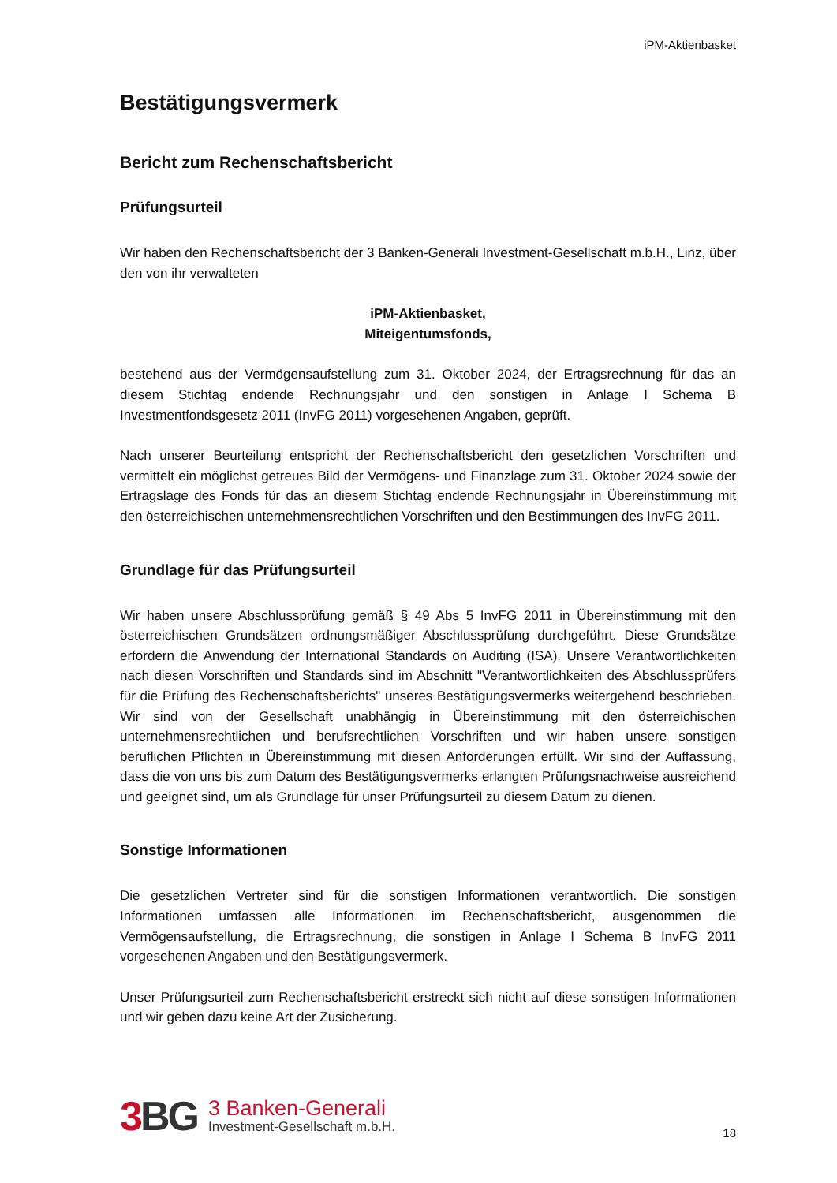iPM-Aktienbasket
Bestätigungsvermerk
Bericht zum Rechenschaftsbericht
Prüfungsurteil
Wir haben den Rechenschaftsbericht der 3 Banken-Generali Investment-Gesellschaft m.b.H., Linz, über den von ihr verwalteten
iPM-Aktienbasket,
Miteigentumsfonds,
bestehend aus der Vermögensaufstellung zum 31. Oktober 2024, der Ertragsrechnung für das an diesem Stichtag endende Rechnungsjahr und den sonstigen in Anlage I Schema B Investmentfondsgesetz 2011 (InvFG 2011) vorgesehenen Angaben, geprüft.
Nach unserer Beurteilung entspricht der Rechenschaftsbericht den gesetzlichen Vorschriften und vermittelt ein möglichst getreues Bild der Vermögens- und Finanzlage zum 31. Oktober 2024 sowie der Ertragslage des Fonds für das an diesem Stichtag endende Rechnungsjahr in Übereinstimmung mit den österreichischen unternehmensrechtlichen Vorschriften und den Bestimmungen des InvFG 2011.
Grundlage für das Prüfungsurteil
Wir haben unsere Abschlussprüfung gemäß § 49 Abs 5 InvFG 2011 in Übereinstimmung mit den österreichischen Grundsätzen ordnungsmäßiger Abschlussprüfung durchgeführt. Diese Grundsätze erfordern die Anwendung der International Standards on Auditing (ISA). Unsere Verantwortlichkeiten nach diesen Vorschriften und Standards sind im Abschnitt "Verantwortlichkeiten des Abschlussprüfers für die Prüfung des Rechenschaftsberichts" unseres Bestätigungsvermerks weitergehend beschrieben. Wir sind von der Gesellschaft unabhängig in Übereinstimmung mit den österreichischen unternehmensrechtlichen und berufsrechtlichen Vorschriften und wir haben unsere sonstigen beruflichen Pflichten in Übereinstimmung mit diesen Anforderungen erfüllt. Wir sind der Auffassung, dass die von uns bis zum Datum des Bestätigungsvermerks erlangten Prüfungsnachweise ausreichend und geeignet sind, um als Grundlage für unser Prüfungsurteil zu diesem Datum zu dienen.
Sonstige Informationen
Die gesetzlichen Vertreter sind für die sonstigen Informationen verantwortlich. Die sonstigen Informationen umfassen alle Informationen im Rechenschaftsbericht, ausgenommen die Vermögensaufstellung, die Ertragsrechnung, die sonstigen in Anlage I Schema B InvFG 2011 vorgesehenen Angaben und den Bestätigungsvermerk.
Unser Prüfungsurteil zum Rechenschaftsbericht erstreckt sich nicht auf diese sonstigen Informationen und wir geben dazu keine Art der Zusicherung.
3 BG
3 Banken-Generali
Investment-Gesellschaft m.b.H.
18